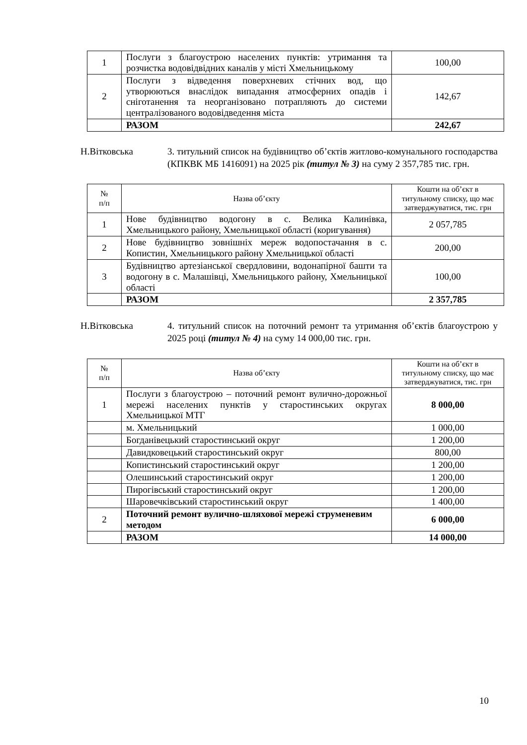| 1 | Послуги з благоустрою населених пунктів: утримання та розчистка водовідвідних каналів у місті Хмельницькому | 100,00 |
| 2 | Послуги з відведення поверхневих стічних вод, що утворюються внаслідок випадання атмосферних опадів і сніготанення та неорганізовано потрапляють до системи централізованого водовідведення міста | 142,67 |
| | РАЗОМ | 242,67 |
Н.Вітковська 3. титульний список на будівництво об’єктів житлово-комунального господарства (КПКВК МБ 1416091) на 2025 рік (титул № 3) на суму 2 357,785 тис. грн.
| № п/п | Назва об’єкту | Кошти на об’єкт в титульному списку, що має затверджуватися, тис. грн |
| --- | --- | --- |
| 1 | Нове будівництво водогону в с. Велика Калинівка, Хмельницького району, Хмельницької області (коригування) | 2 057,785 |
| 2 | Нове будівництво зовнішніх мереж водопостачання в с. Копистин, Хмельницького району Хмельницької області | 200,00 |
| 3 | Будівництво артезіанської свердловини, водонапірної башти та водогону в с. Малашівці, Хмельницького району, Хмельницької області | 100,00 |
| | РАЗОМ | 2 357,785 |
Н.Вітковська 4. титульний список на поточний ремонт та утримання об’єктів благоустрою у 2025 році (титул № 4) на суму 14 000,00 тис. грн.
| № п/п | Назва об’єкту | Кошти на об’єкт в титульному списку, що має затверджуватися, тис. грн |
| --- | --- | --- |
| 1 | Послуги з благоустрою – поточний ремонт вулично-дорожньої мережі населених пунктів у старостинських округах Хмельницької МТГ | 8 000,00 |
| | м. Хмельницький | 1 000,00 |
| | Богданівецький старостинський округ | 1 200,00 |
| | Давидковецький старостинський округ | 800,00 |
| | Копистинський старостинський округ | 1 200,00 |
| | Олешинський старостинський округ | 1 200,00 |
| | Пирогівський старостинський округ | 1 200,00 |
| | Шаровечківський старостинський округ | 1 400,00 |
| 2 | Поточний ремонт вулично-шляхової мережі струменевим методом | 6 000,00 |
| | РАЗОМ | 14 000,00 |
10